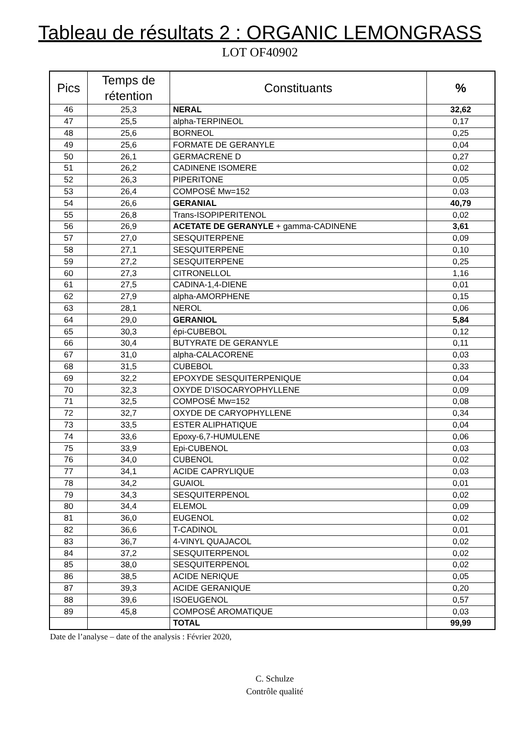Tableau de résultats 2 : ORGANIC LEMONGRASS
LOT OF40902
| Pics | Temps de rétention | Constituants | % |
| --- | --- | --- | --- |
| 46 | 25,3 | NERAL | 32,62 |
| 47 | 25,5 | alpha-TERPINEOL | 0,17 |
| 48 | 25,6 | BORNEOL | 0,25 |
| 49 | 25,6 | FORMATE DE GERANYLE | 0,04 |
| 50 | 26,1 | GERMACRENE D | 0,27 |
| 51 | 26,2 | CADINENE ISOMERE | 0,02 |
| 52 | 26,3 | PIPERITONE | 0,05 |
| 53 | 26,4 | COMPOSÉ Mw=152 | 0,03 |
| 54 | 26,6 | GERANIAL | 40,79 |
| 55 | 26,8 | Trans-ISOPIPERITENOL | 0,02 |
| 56 | 26,9 | ACETATE DE GERANYLE + gamma-CADINENE | 3,61 |
| 57 | 27,0 | SESQUITERPENE | 0,09 |
| 58 | 27,1 | SESQUITERPENE | 0,10 |
| 59 | 27,2 | SESQUITERPENE | 0,25 |
| 60 | 27,3 | CITRONELLOL | 1,16 |
| 61 | 27,5 | CADINA-1,4-DIENE | 0,01 |
| 62 | 27,9 | alpha-AMORPHENE | 0,15 |
| 63 | 28,1 | NEROL | 0,06 |
| 64 | 29,0 | GERANIOL | 5,84 |
| 65 | 30,3 | épi-CUBEBOL | 0,12 |
| 66 | 30,4 | BUTYRATE DE GERANYLE | 0,11 |
| 67 | 31,0 | alpha-CALACORENE | 0,03 |
| 68 | 31,5 | CUBEBOL | 0,33 |
| 69 | 32,2 | EPOXYDE SESQUITERPENIQUE | 0,04 |
| 70 | 32,3 | OXYDE D’ISOCARYOPHYLLENE | 0,09 |
| 71 | 32,5 | COMPOSÉ Mw=152 | 0,08 |
| 72 | 32,7 | OXYDE DE CARYOPHYLLENE | 0,34 |
| 73 | 33,5 | ESTER ALIPHATIQUE | 0,04 |
| 74 | 33,6 | Epoxy-6,7-HUMULENE | 0,06 |
| 75 | 33,9 | Epi-CUBENOL | 0,03 |
| 76 | 34,0 | CUBENOL | 0,02 |
| 77 | 34,1 | ACIDE CAPRYLIQUE | 0,03 |
| 78 | 34,2 | GUAIOL | 0,01 |
| 79 | 34,3 | SESQUITERPENOL | 0,02 |
| 80 | 34,4 | ELEMOL | 0,09 |
| 81 | 36,0 | EUGENOL | 0,02 |
| 82 | 36,6 | T-CADINOL | 0,01 |
| 83 | 36,7 | 4-VINYL QUAJACOL | 0,02 |
| 84 | 37,2 | SESQUITERPENOL | 0,02 |
| 85 | 38,0 | SESQUITERPENOL | 0,02 |
| 86 | 38,5 | ACIDE NERIQUE | 0,05 |
| 87 | 39,3 | ACIDE GERANIQUE | 0,20 |
| 88 | 39,6 | ISOEUGENOL | 0,57 |
| 89 | 45,8 | COMPOSÉ AROMATIQUE | 0,03 |
| | | TOTAL | 99,99 |
Date de l’analyse – date of the analysis : Février 2020,
C. Schulze
Contrôle qualité